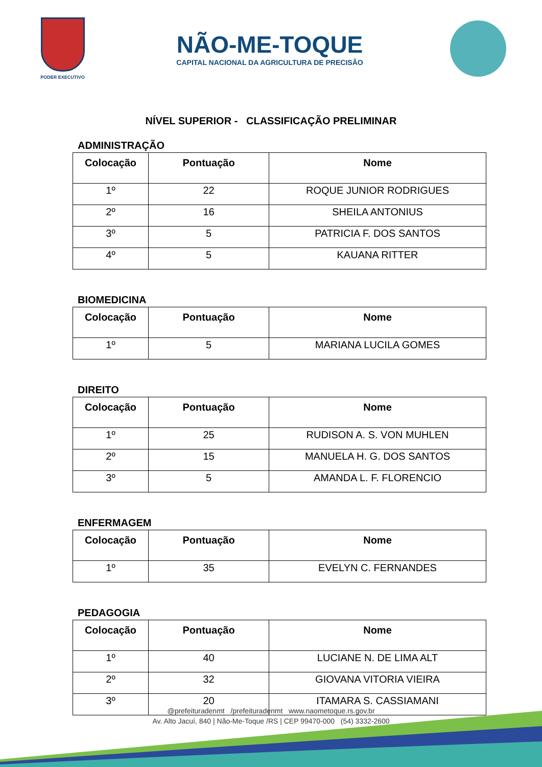PODER EXECUTIVO
NÃO-ME-TOQUE
CAPITAL NACIONAL DA AGRICULTURA DE PRECISÃO
NÍVEL SUPERIOR - CLASSIFICAÇÃO PRELIMINAR
ADMINISTRAÇÃO
| Colocação | Pontuação | Nome |
| --- | --- | --- |
| 1º | 22 | ROQUE JUNIOR RODRIGUES |
| 2º | 16 | SHEILA ANTONIUS |
| 3º | 5 | PATRICIA F. DOS SANTOS |
| 4º | 5 | KAUANA RITTER |
BIOMEDICINA
| Colocação | Pontuação | Nome |
| --- | --- | --- |
| 1º | 5 | MARIANA LUCILA GOMES |
DIREITO
| Colocação | Pontuação | Nome |
| --- | --- | --- |
| 1º | 25 | RUDISON A. S. VON MUHLEN |
| 2º | 15 | MANUELA H. G. DOS SANTOS |
| 3º | 5 | AMANDA L. F. FLORENCIO |
ENFERMAGEM
| Colocação | Pontuação | Nome |
| --- | --- | --- |
| 1º | 35 | EVELYN C. FERNANDES |
PEDAGOGIA
| Colocação | Pontuação | Nome |
| --- | --- | --- |
| 1º | 40 | LUCIANE N. DE LIMA ALT |
| 2º | 32 | GIOVANA VITORIA VIEIRA |
| 3º | 20 | ITAMARA S. CASSIAMANI |
@prefeituradenmt /prefeituradenmt www.naometoque.rs.gov.br
Av. Alto Jacuí, 840 | Não-Me-Toque /RS | CEP 99470-000 (54) 3332-2600